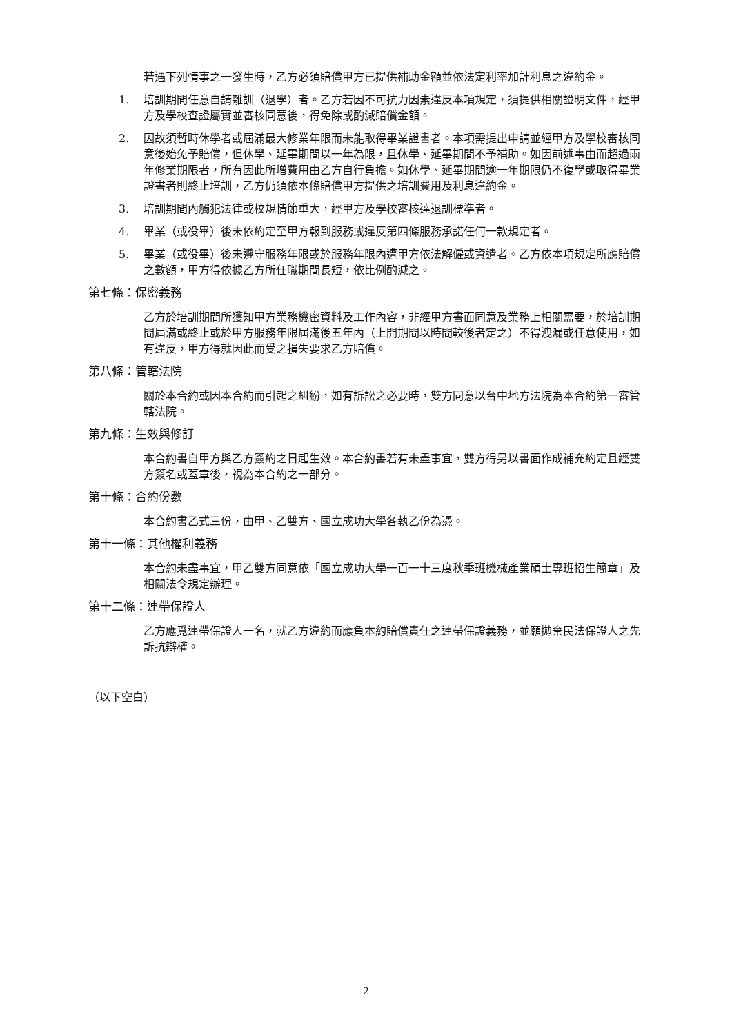若遇下列情事之一發生時，乙方必須賠償甲方已提供補助金額並依法定利率加計利息之違約金。
1. 培訓期間任意自請離訓（退學）者。乙方若因不可抗力因素違反本項規定，須提供相關證明文件，經甲方及學校查證屬實並審核同意後，得免除或酌減賠償金額。
2. 因故須暫時休學者或屆滿最大修業年限而未能取得畢業證書者。本項需提出申請並經甲方及學校審核同意後始免予賠償，但休學、延畢期間以一年為限，且休學、延畢期間不予補助。如因前述事由而超過兩年修業期限者，所有因此所增費用由乙方自行負擔。如休學、延畢期間逾一年期限仍不復學或取得畢業證書者則終止培訓，乙方仍須依本條賠償甲方提供之培訓費用及利息違約金。
3. 培訓期間內觸犯法律或校規情節重大，經甲方及學校審核達退訓標準者。
4. 畢業（或役畢）後未依約定至甲方報到服務或違反第四條服務承諾任何一款規定者。
5. 畢業（或役畢）後未遵守服務年限或於服務年限內遭甲方依法解僱或資遣者。乙方依本項規定所應賠償之數額，甲方得依據乙方所任職期間長短，依比例酌減之。
第七條：保密義務
乙方於培訓期間所獲知甲方業務機密資料及工作內容，非經甲方書面同意及業務上相關需要，於培訓期間屆滿或終止或於甲方服務年限屆滿後五年內（上開期間以時間較後者定之）不得洩漏或任意使用，如有違反，甲方得就因此而受之損失要求乙方賠償。
第八條：管轄法院
關於本合約或因本合約而引起之糾紛，如有訴訟之必要時，雙方同意以台中地方法院為本合約第一審管轄法院。
第九條：生效與修訂
本合約書自甲方與乙方簽約之日起生效。本合約書若有未盡事宜，雙方得另以書面作成補充約定且經雙方簽名或蓋章後，視為本合約之一部分。
第十條：合約份數
本合約書乙式三份，由甲、乙雙方、國立成功大學各執乙份為憑。
第十一條：其他權利義務
本合約未盡事宜，甲乙雙方同意依「國立成功大學一百一十三度秋季班機械產業碩士專班招生簡章」及相關法令規定辦理。
第十二條：連帶保證人
乙方應覓連帶保證人一名，就乙方違約而應負本約賠償責任之連帶保證義務，並願拋棄民法保證人之先訴抗辯權。
（以下空白）
2